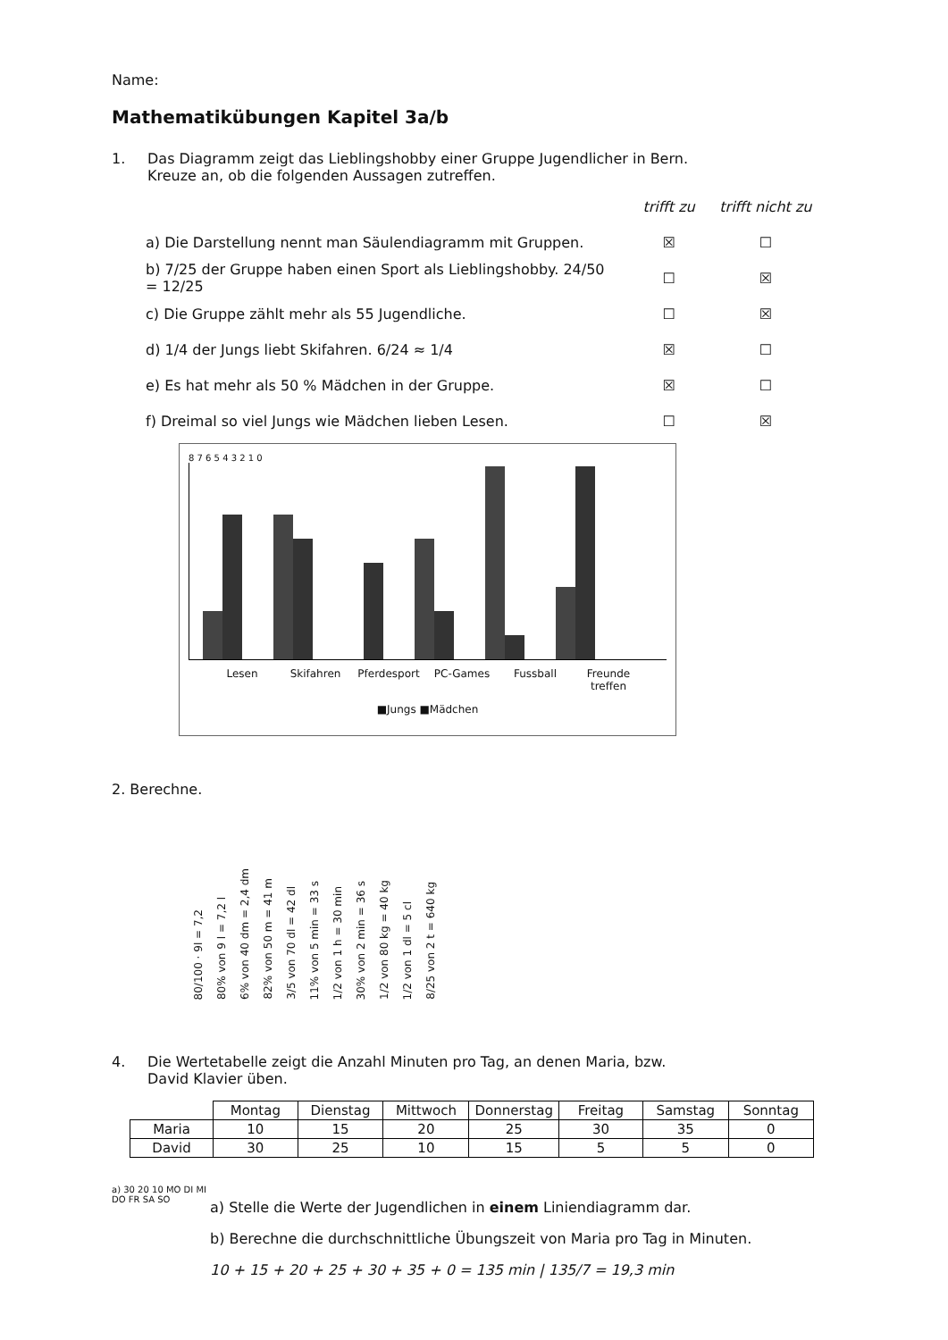Name:
Mathematikübungen Kapitel 3a/b
1. Das Diagramm zeigt das Lieblingshobby einer Gruppe Jugendlicher in Bern.
Kreuze an, ob die folgenden Aussagen zutreffen.
trifft zu trifft nicht zu
a) Die Darstellung nennt man Säulendiagramm mit Gruppen. ☒ ☐
b) 7/25 der Gruppe haben einen Sport als Lieblingshobby. 24/50 = 12/25 ☐ ☒
c) Die Gruppe zählt mehr als 55 Jugendliche. ☐ ☒
d) 1/4 der Jungs liebt Skifahren. 6/24 ≈ 1/4 ☒ ☐
e) Es hat mehr als 50 % Mädchen in der Gruppe. ☒ ☐
f) Dreimal so viel Jungs wie Mädchen lieben Lesen. ☐ ☒
8 7 6 5 4 3 2 1 0
Lesen Skifahren Pferdesport PC-Games Fussball Freunde treffen
■Jungs ■Mädchen
2. Berechne.
80/100 · 9l = 7,2
80% von 9 l = 7,2 l
6% von 40 dm = 2,4 dm
82% von 50 m = 41 m
3/5 von 70 dl = 42 dl
11% von 5 min = 33 s
1/2 von 1 h = 30 min
30% von 2 min = 36 s
1/2 von 80 kg = 40 kg
1/2 von 1 dl = 5 cl
8/25 von 2 t = 640 kg
4. Die Wertetabelle zeigt die Anzahl Minuten pro Tag, an denen Maria, bzw.
David Klavier üben.
| | Montag | Dienstag | Mittwoch | Donnerstag | Freitag | Samstag | Sonntag |
| --- | --- | --- | --- | --- | --- | --- | --- |
| Maria | 10 | 15 | 20 | 25 | 30 | 35 | 0 |
| David | 30 | 25 | 10 | 15 | 5 | 5 | 0 |
a) 30 20 10 MO DI MI DO FR SA SO
a) Stelle die Werte der Jugendlichen in einem Liniendiagramm dar.
b) Berechne die durchschnittliche Übungszeit von Maria pro Tag in Minuten.
10 + 15 + 20 + 25 + 30 + 35 + 0 = 135 min | 135/7 = 19,3 min